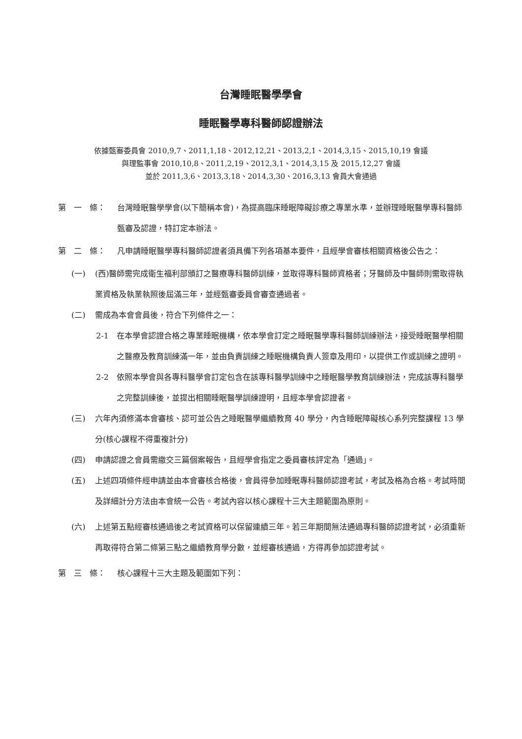台灣睡眠醫學學會
睡眠醫學專科醫師認證辦法
依據甄審委員會 2010,9,7、2011,1,18、2012,12,21、2013,2,1、2014,3,15、2015,10,19 會議
與理監事會 2010,10,8、2011,2,19、2012,3,1、2014,3,15 及 2015,12,27 會議
並於 2011,3,6、2013,3,18、2014,3,30、2016,3,13 會員大會通過
第　一　條： 台灣睡眠醫學學會(以下簡稱本會)，為提高臨床睡眠障礙診療之專業水準，並辦理睡眠醫學專科醫師甄審及認證，特訂定本辦法。
第　二　條： 凡申請睡眠醫學專科醫師認證者須具備下列各項基本要件，且經學會審核相關資格後公告之：
(一) (西)醫師需完成衛生福利部頒訂之醫療專科醫師訓練，並取得專科醫師資格者；牙醫師及中醫師則需取得執業資格及執業執照後屆滿三年，並經甄審委員會審查通過者。
(二) 需成為本會會員後，符合下列條件之一：
2-1 在本學會認證合格之專業睡眠機構，依本學會訂定之睡眠醫學專科醫師訓練辦法，接受睡眠醫學相關之醫療及教育訓練滿一年，並由負責訓練之睡眠機構負責人簽章及用印，以提供工作或訓練之證明。
2-2 依照本學會與各專科醫學會訂定包含在該專科醫學訓練中之睡眠醫學教育訓練辦法，完成該專科醫學之完整訓練後，並提出相關睡眠醫學訓練證明，且經本學會認證者。
(三) 六年內須修滿本會審核、認可並公告之睡眠醫學繼續教育 40 學分，內含睡眠障礙核心系列完整課程 13 學分(核心課程不得重複計分)
(四) 申請認證之會員需繳交三篇個案報告，且經學會指定之委員審核評定為「通過」。
(五) 上述四項條件經申請並由本會審核合格後，會員得參加睡眠專科醫師認證考試，考試及格為合格。考試時間及詳細計分方法由本會統一公告。考試內容以核心課程十三大主題範圍為原則。
(六) 上述第五點經審核通過後之考試資格可以保留連續三年。若三年期間無法通過專科醫師認證考試，必須重新再取得符合第二條第三點之繼續教育學分數，並經審核通過，方得再參加認證考試。
第　三　條： 核心課程十三大主題及範圍如下列：